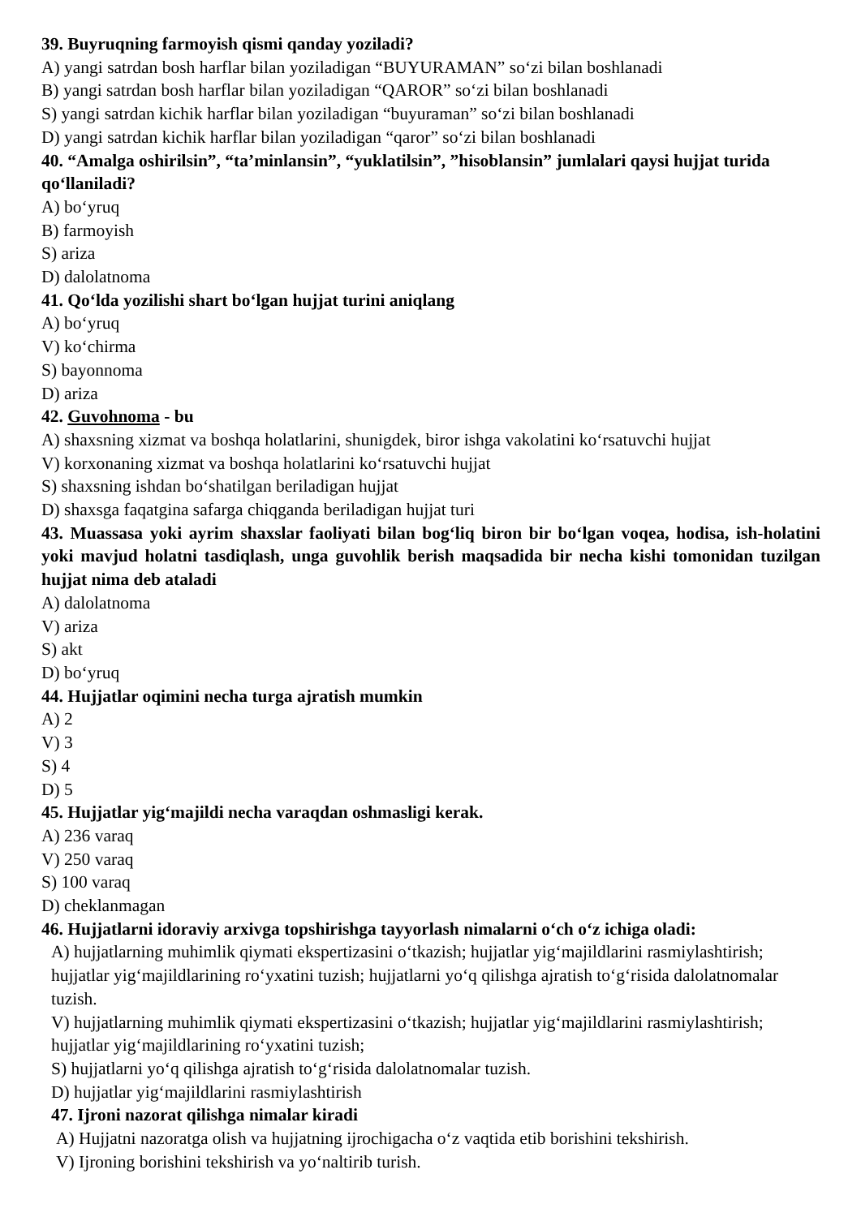39. Buyruqning farmoyish qismi qanday yoziladi?
A) yangi satrdan bosh harflar bilan yoziladigan “BUYURAMAN” so‘zi bilan boshlanadi
B) yangi satrdan bosh harflar bilan yoziladigan “QAROR” so‘zi bilan boshlanadi
S) yangi satrdan kichik harflar bilan yoziladigan “buyuraman” so‘zi bilan boshlanadi
D) yangi satrdan kichik harflar bilan yoziladigan “qaror” so‘zi bilan boshlanadi
40. “Amalga oshirilsin”, “ta’minlansin”, “yuklatilsin”, ”hisoblansin” jumlalari qaysi hujjat turida qo‘llaniladi?
A) bo‘yruq
B) farmoyish
S) ariza
D) dalolatnoma
41. Qo‘lda yozilishi shart bo‘lgan hujjat turini aniqlang
A) bo‘yruq
V) ko‘chirma
S) bayonnoma
D) ariza
42. Guvohnoma - bu
A) shaxsning xizmat va boshqa holatlarini, shunigdek, biror ishga vakolatini ko‘rsatuvchi hujjat
V) korxonaning xizmat va boshqa holatlarini ko‘rsatuvchi hujjat
S) shaxsning ishdan bo‘shatilgan beriladigan hujjat
D) shaxsga faqatgina safarga chiqganda beriladigan hujjat turi
43. Muassasa yoki ayrim shaxslar faoliyati bilan bog‘liq biron bir bo‘lgan voqea, hodisa, ish-holatini yoki mavjud holatni tasdiqlash, unga guvohlik berish maqsadida bir necha kishi tomonidan tuzilgan hujjat nima deb ataladi
A) dalolatnoma
V) ariza
S) akt
D) bo‘yruq
44. Hujjatlar oqimini necha turga ajratish mumkin
A) 2
V) 3
S) 4
D) 5
45. Hujjatlar yig‘majildi necha varaqdan oshmasligi kerak.
A) 236 varaq
V) 250 varaq
S) 100 varaq
D) cheklanmagan
46. Hujjatlarni idoraviy arxivga topshirishga tayyorlash nimalarni o‘ch o‘z ichiga oladi:
A) hujjatlarning muhimlik qiymati ekspertizasini o‘tkazish; hujjatlar yig‘majildlarini rasmiylashtirish; hujjatlar yig‘majildlarining ro‘yxatini tuzish; hujjatlarni yo‘q qilishga ajratish to‘g‘risida dalolatnomalar tuzish.
V) hujjatlarning muhimlik qiymati ekspertizasini o‘tkazish; hujjatlar yig‘majildlarini rasmiylashtirish; hujjatlar yig‘majildlarining ro‘yxatini tuzish;
S) hujjatlarni yo‘q qilishga ajratish to‘g‘risida dalolatnomalar tuzish.
D) hujjatlar yig‘majildlarini rasmiylashtirish
47. Ijroni nazorat qilishga nimalar kiradi
A) Hujjatni nazoratga olish va hujjatning ijrochigacha o‘z vaqtida etib borishini tekshirish.
V) Ijroning borishini tekshirish va yo‘naltirib turish.